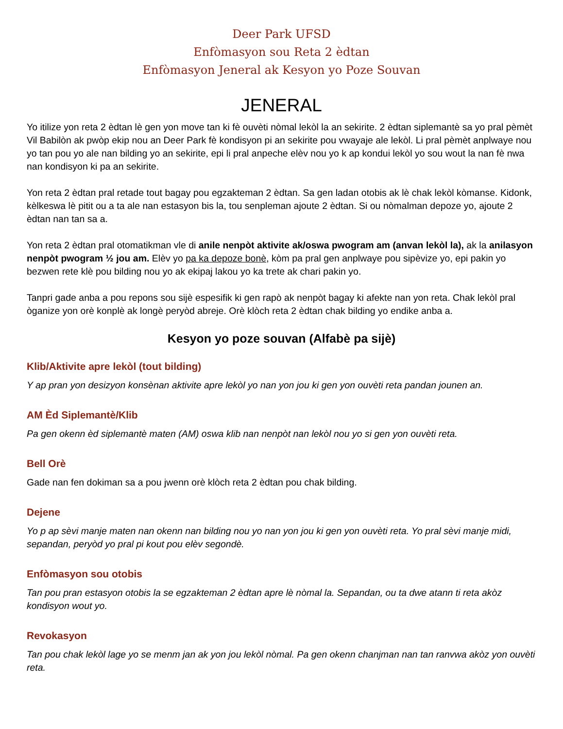Deer Park UFSD
Enfòmasyon sou Reta 2 èdtan
Enfòmasyon Jeneral ak Kesyon yo Poze Souvan
JENERAL
Yo itilize yon reta 2 èdtan lè gen yon move tan ki fè ouvèti nòmal lekòl la an sekirite. 2 èdtan siplemantè sa yo pral pèmèt Vil Babilòn ak pwòp ekip nou an Deer Park fè kondisyon pi an sekirite pou vwayaje ale lekòl. Li pral pèmèt anplwaye nou yo tan pou yo ale nan bilding yo an sekirite, epi li pral anpeche elèv nou yo k ap kondui lekòl yo sou wout la nan fè nwa nan kondisyon ki pa an sekirite.
Yon reta 2 èdtan pral retade tout bagay pou egzakteman 2 èdtan. Sa gen ladan otobis ak lè chak lekòl kòmanse. Kidonk, kèlkeswa lè pitit ou a ta ale nan estasyon bis la, tou senpleman ajoute 2 èdtan. Si ou nòmalman depoze yo, ajoute 2 èdtan nan tan sa a.
Yon reta 2 èdtan pral otomatikman vle di anile nenpòt aktivite ak/oswa pwogram am (anvan lekòl la), ak la anilasyon nenpòt pwogram ½ jou am. Elèv yo pa ka depoze bonè, kòm pa pral gen anplwaye pou sipèvize yo, epi pakin yo bezwen rete klè pou bilding nou yo ak ekipaj lakou yo ka trete ak chari pakin yo.
Tanpri gade anba a pou repons sou sijè espesifik ki gen rapò ak nenpòt bagay ki afekte nan yon reta. Chak lekòl pral òganize yon orè konplè ak longè peryòd abreje. Orè klòch reta 2 èdtan chak bilding yo endike anba a.
Kesyon yo poze souvan (Alfabè pa sijè)
Klib/Aktivite apre lekòl (tout bilding)
Y ap pran yon desizyon konsènan aktivite apre lekòl yo nan yon jou ki gen yon ouvèti reta pandan jounen an.
AM Èd Siplemantè/Klib
Pa gen okenn èd siplemantè maten (AM) oswa klib nan nenpòt nan lekòl nou yo si gen yon ouvèti reta.
Bell Orè
Gade nan fen dokiman sa a pou jwenn orè klòch reta 2 èdtan pou chak bilding.
Dejene
Yo p ap sèvi manje maten nan okenn nan bilding nou yo nan yon jou ki gen yon ouvèti reta. Yo pral sèvi manje midi, sepandan, peryòd yo pral pi kout pou elèv segondè.
Enfòmasyon sou otobis
Tan pou pran estasyon otobis la se egzakteman 2 èdtan apre lè nòmal la. Sepandan, ou ta dwe atann ti reta akòz kondisyon wout yo.
Revokasyon
Tan pou chak lekòl lage yo se menm jan ak yon jou lekòl nòmal. Pa gen okenn chanjman nan tan ranvwa akòz yon ouvèti reta.